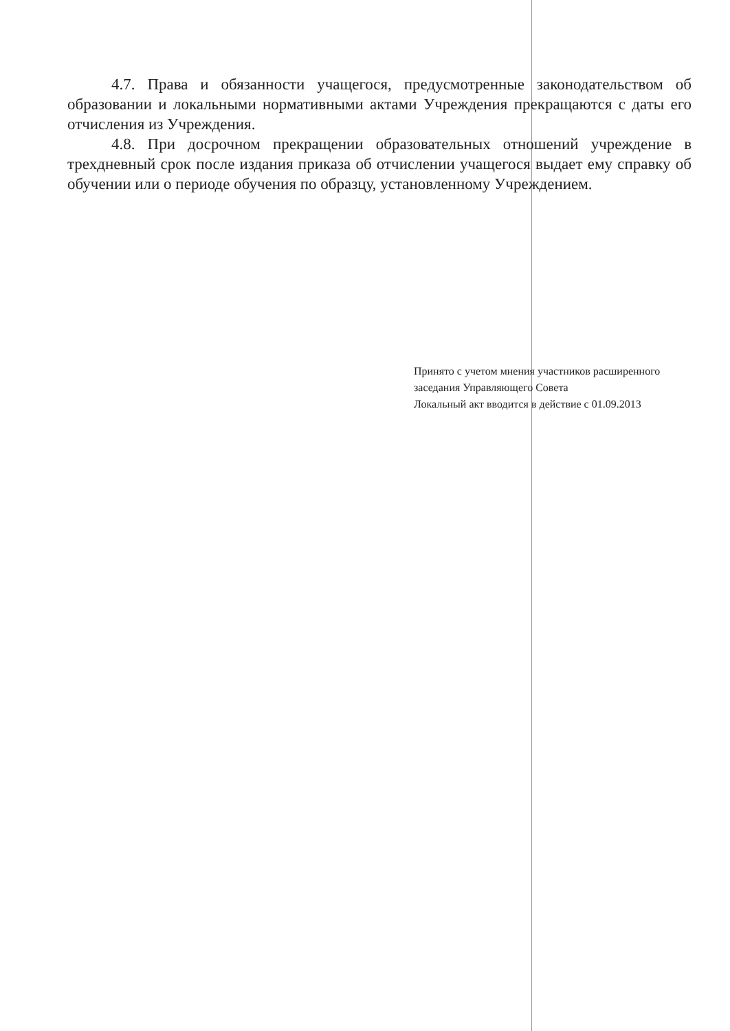4.7. Права и обязанности учащегося, предусмотренные законодательством об образовании и локальными нормативными актами Учреждения прекращаются с даты его отчисления из Учреждения.
4.8. При досрочном прекращении образовательных отношений учреждение в трехдневный срок после издания приказа об отчислении учащегося выдает ему справку об обучении или о периоде обучения по образцу, установленному Учреждением.
Принято с учетом мнения участников расширенного
заседания Управляющего Совета
Локальный акт вводится в действие с 01.09.2013